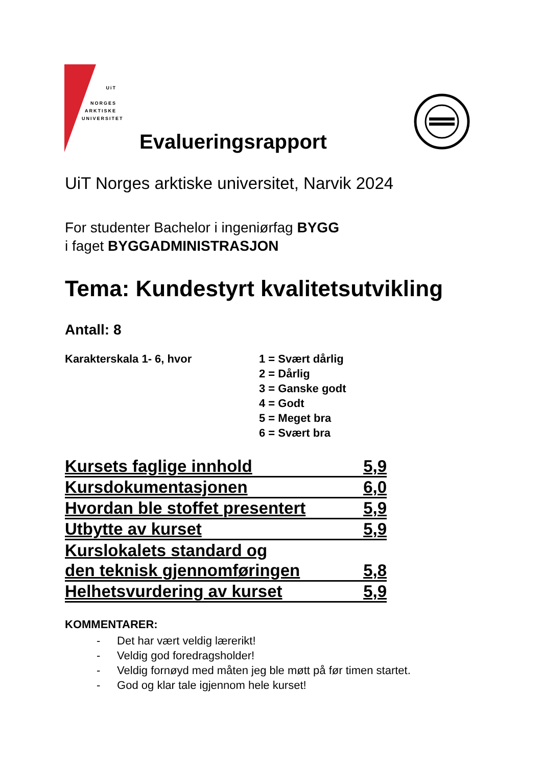UiT
NORGES
ARKTISKE
UNIVERSITET
Evalueringsrapport
UiT Norges arktiske universitet, Narvik 2024
For studenter Bachelor i ingeniørfag BYGG
i faget BYGGADMINISTRASJON
Tema: Kundestyrt kvalitetsutvikling
Antall: 8
Karakterskala 1- 6, hvor 1 = Svært dårlig
2 = Dårlig
3 = Ganske godt
4 = Godt
5 = Meget bra
6 = Svært bra
Kursets faglige innhold 5,9
Kursdokumentasjonen 6,0
Hvordan ble stoffet presentert 5,9
Utbytte av kurset 5,9
Kurslokalets standard og
den teknisk gjennomføringen 5,8
Helhetsvurdering av kurset 5,9
KOMMENTARER:
- Det har vært veldig lærerikt!
- Veldig god foredragsholder!
- Veldig fornøyd med måten jeg ble møtt på før timen startet.
- God og klar tale igjennom hele kurset!